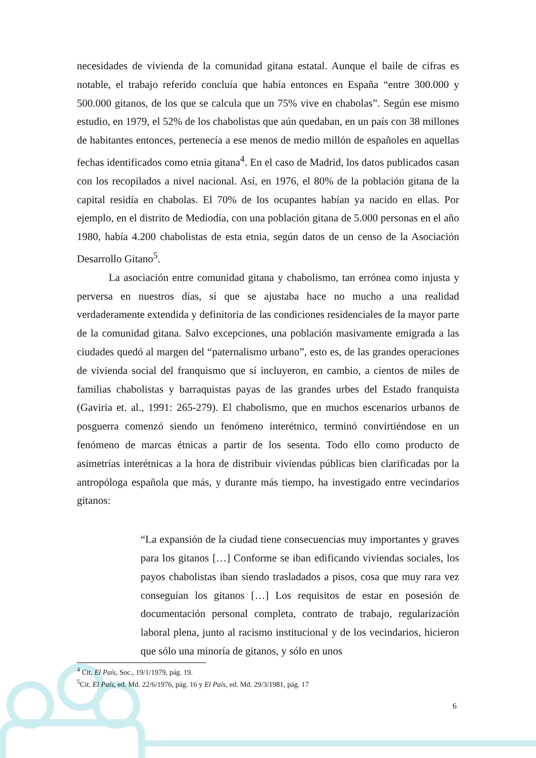necesidades de vivienda de la comunidad gitana estatal. Aunque el baile de cifras es notable, el trabajo referido concluía que había entonces en España “entre 300.000 y 500.000 gitanos, de los que se calcula que un 75% vive en chabolas”. Según ese mismo estudio, en 1979, el 52% de los chabolistas que aún quedaban, en un país con 38 millones de habitantes entonces, pertenecía a ese menos de medio millón de españoles en aquellas fechas identificados como etnia gitana<sup>4</sup>. En el caso de Madrid, los datos publicados casan con los recopilados a nivel nacional. Así, en 1976, el 80% de la población gitana de la capital residía en chabolas. El 70% de los ocupantes habían ya nacido en ellas. Por ejemplo, en el distrito de Mediodía, con una población gitana de 5.000 personas en el año 1980, había 4.200 chabolistas de esta etnia, según datos de un censo de la Asociación Desarrollo Gitano<sup>5</sup>.
La asociación entre comunidad gitana y chabolismo, tan errónea como injusta y perversa en nuestros días, sí que se ajustaba hace no mucho a una realidad verdaderamente extendida y definitoria de las condiciones residenciales de la mayor parte de la comunidad gitana. Salvo excepciones, una población masivamente emigrada a las ciudades quedó al margen del “paternalismo urbano”, esto es, de las grandes operaciones de vivienda social del franquismo que sí incluyeron, en cambio, a cientos de miles de familias chabolistas y barraquistas payas de las grandes urbes del Estado franquista (Gaviria et. al., 1991: 265-279). El chabolismo, que en muchos escenarios urbanos de posguerra comenzó siendo un fenómeno interétnico, terminó convirtiéndose en un fenómeno de marcas étnicas a partir de los sesenta. Todo ello como producto de asimetrías interétnicas a la hora de distribuir viviendas públicas bien clarificadas por la antropóloga española que más, y durante más tiempo, ha investigado entre vecindarios gitanos:
“La expansión de la ciudad tiene consecuencias muy importantes y graves para los gitanos […] Conforme se iban edificando viviendas sociales, los payos chabolistas iban siendo trasladados a pisos, cosa que muy rara vez conseguían los gitanos […] Los requisitos de estar en posesión de documentación personal completa, contrato de trabajo, regularización laboral plena, junto al racismo institucional y de los vecindarios, hicieron que sólo una minoría de gitanos, y sólo en unos
<sup>4</sup> Cit. El País, Soc., 19/1/1979, pág. 19.
<sup>5</sup> Cit. El País, ed. Md. 22/6/1976, pág. 16 y El País, ed. Md. 29/3/1981, pág. 17
6